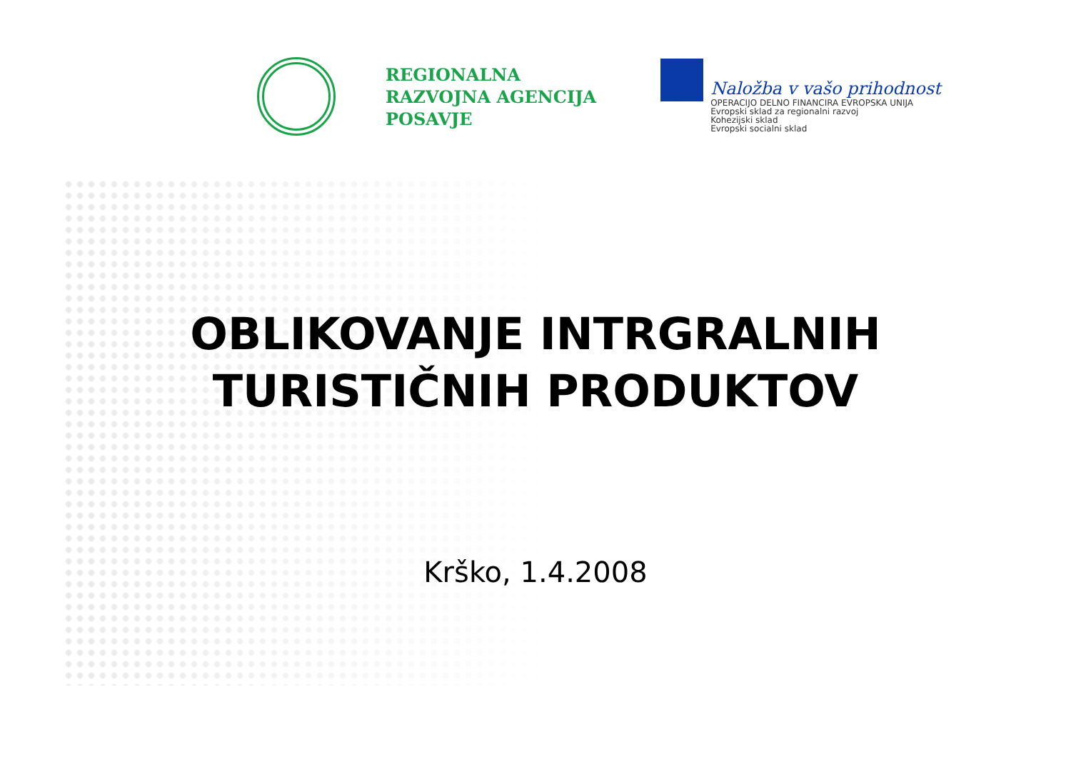REGIONALNA
RAZVOJNA AGENCIJA
POSAVJE
Naložba v vašo prihodnost
OPERACIJO DELNO FINANCIRA EVROPSKA UNIJA
Evropski sklad za regionalni razvoj
Kohezijski sklad
Evropski socialni sklad
OBLIKOVANJE INTRGRALNIH
TURISTIČNIH PRODUKTOV
Krško, 1.4.2008